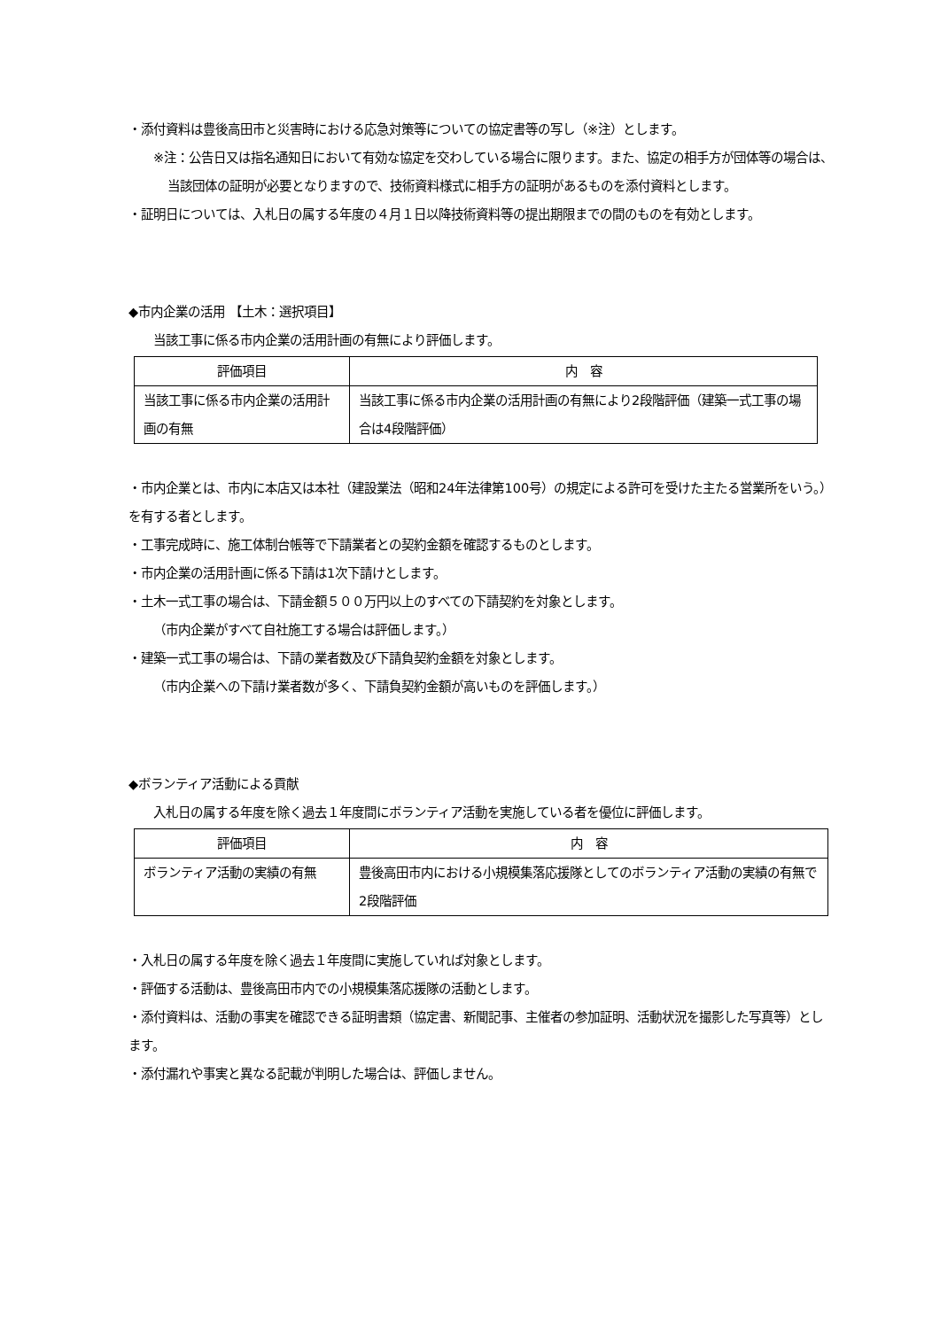・添付資料は豊後高田市と災害時における応急対策等についての協定書等の写し（※注）とします。
※注：公告日又は指名通知日において有効な協定を交わしている場合に限ります。また、協定の相手方が団体等の場合は、当該団体の証明が必要となりますので、技術資料様式に相手方の証明があるものを添付資料とします。
・証明日については、入札日の属する年度の４月１日以降技術資料等の提出期限までの間のものを有効とします。
◆市内企業の活用 【土木：選択項目】
当該工事に係る市内企業の活用計画の有無により評価します。
| 評価項目 | 内 容 |
| --- | --- |
| 当該工事に係る市内企業の活用計画の有無 | 当該工事に係る市内企業の活用計画の有無により2段階評価（建築一式工事の場合は4段階評価） |
・市内企業とは、市内に本店又は本社（建設業法（昭和24年法律第100号）の規定による許可を受けた主たる営業所をいう。）を有する者とします。
・工事完成時に、施工体制台帳等で下請業者との契約金額を確認するものとします。
・市内企業の活用計画に係る下請は1次下請けとします。
・土木一式工事の場合は、下請金額５００万円以上のすべての下請契約を対象とします。
（市内企業がすべて自社施工する場合は評価します。）
・建築一式工事の場合は、下請の業者数及び下請負契約金額を対象とします。
（市内企業への下請け業者数が多く、下請負契約金額が高いものを評価します。）
◆ボランティア活動による貢献
入札日の属する年度を除く過去１年度間にボランティア活動を実施している者を優位に評価します。
| 評価項目 | 内 容 |
| --- | --- |
| ボランティア活動の実績の有無 | 豊後高田市内における小規模集落応援隊としてのボランティア活動の実績の有無で2段階評価 |
・入札日の属する年度を除く過去１年度間に実施していれば対象とします。
・評価する活動は、豊後高田市内での小規模集落応援隊の活動とします。
・添付資料は、活動の事実を確認できる証明書類（協定書、新聞記事、主催者の参加証明、活動状況を撮影した写真等）とします。
・添付漏れや事実と異なる記載が判明した場合は、評価しません。